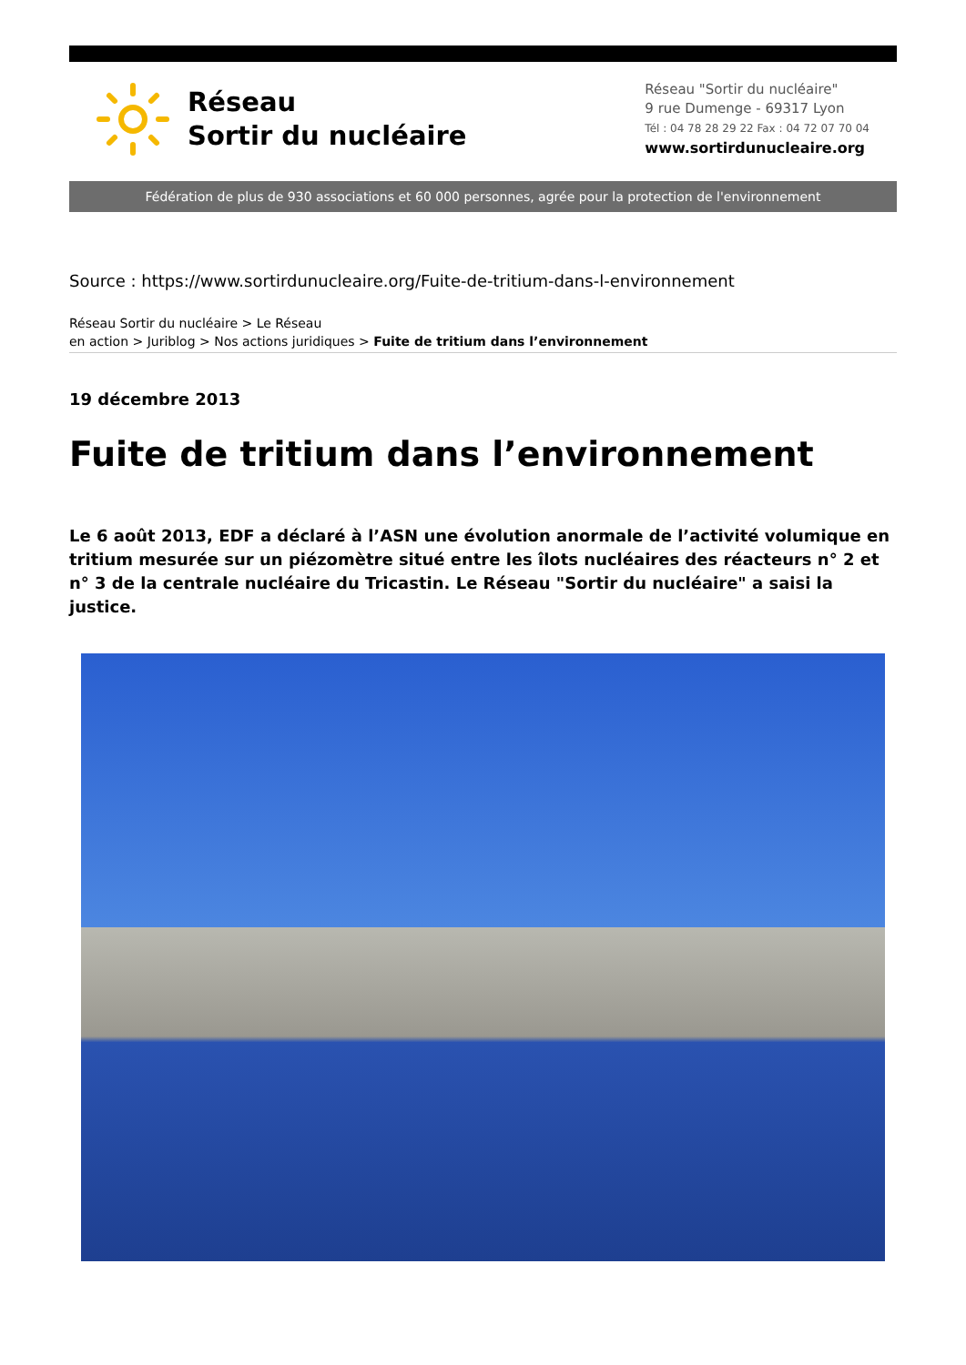Réseau
Sortir du nucléaire
Réseau "Sortir du nucléaire"
9 rue Dumenge - 69317 Lyon
Tél : 04 78 28 29 22 Fax : 04 72 07 70 04
www.sortirdunucleaire.org
Fédération de plus de 930 associations et 60 000 personnes, agrée pour la protection de l'environnement
Source : https://www.sortirdunucleaire.org/Fuite-de-tritium-dans-l-environnement
Réseau Sortir du nucléaire > Le Réseau
en action > Juriblog > Nos actions juridiques > Fuite de tritium dans l’environnement
19 décembre 2013
Fuite de tritium dans l’environnement
Le 6 août 2013, EDF a déclaré à l’ASN une évolution anormale de l’activité volumique en tritium mesurée sur un piézomètre situé entre les îlots nucléaires des réacteurs n° 2 et n° 3 de la centrale nucléaire du Tricastin. Le Réseau "Sortir du nucléaire" a saisi la justice.